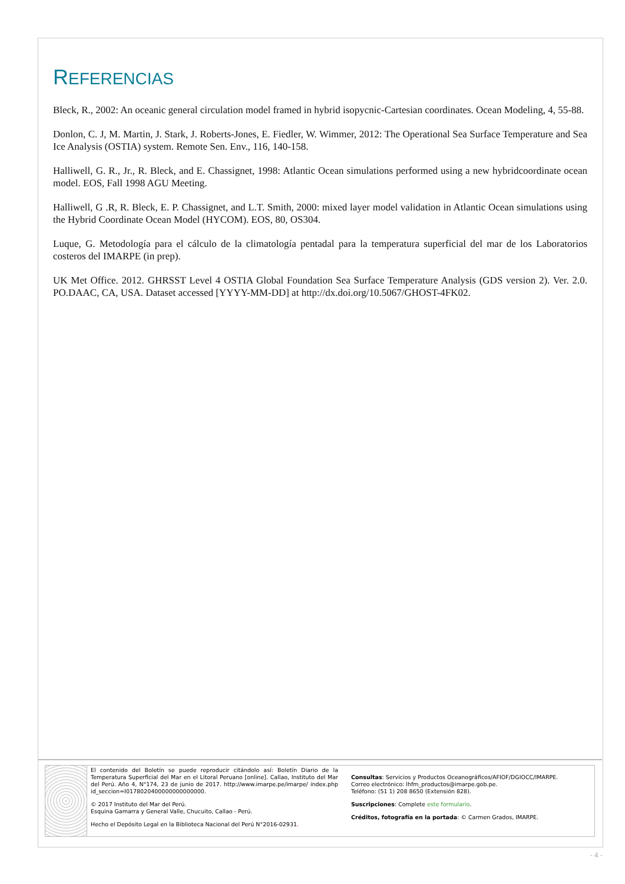REFERENCIAS
Bleck, R., 2002: An oceanic general circulation model framed in hybrid isopycnic-Cartesian coordinates. Ocean Modeling, 4, 55-88.
Donlon, C. J, M. Martin, J. Stark, J. Roberts-Jones, E. Fiedler, W. Wimmer, 2012: The Operational Sea Surface Temperature and Sea Ice Analysis (OSTIA) system. Remote Sen. Env., 116, 140-158.
Halliwell, G. R., Jr., R. Bleck, and E. Chassignet, 1998: Atlantic Ocean simulations performed using a new hybridcoordinate ocean model. EOS, Fall 1998 AGU Meeting.
Halliwell, G .R, R. Bleck, E. P. Chassignet, and L.T. Smith, 2000: mixed layer model validation in Atlantic Ocean simulations using the Hybrid Coordinate Ocean Model (HYCOM). EOS, 80, OS304.
Luque, G. Metodología para el cálculo de la climatología pentadal para la temperatura superficial del mar de los Laboratorios costeros del IMARPE (in prep).
UK Met Office. 2012. GHRSST Level 4 OSTIA Global Foundation Sea Surface Temperature Analysis (GDS version 2). Ver. 2.0. PO.DAAC, CA, USA. Dataset accessed [YYYY-MM-DD] at http://dx.doi.org/10.5067/GHOST-4FK02.
El contenido del Boletín se puede reproducir citándolo así: Boletín Diario de la Temperatura Superficial del Mar en el Litoral Peruano [online]. Callao, Instituto del Mar del Perú. Año 4, N°174, 23 de junio de 2017. http://www.imarpe.pe/imarpe/ index.php id_seccion=I0178020400000000000000.
© 2017 Instituto del Mar del Perú.
Esquina Gamarra y General Valle, Chucuito, Callao - Perú.
Hecho el Depósito Legal en la Biblioteca Nacional del Perú N°2016-02931.
Consultas: Servicios y Productos Oceanográficos/AFIOF/DGIOCC/IMARPE.
Correo electrónico: lhfm_productos@imarpe.gob.pe.
Teléfono: (51 1) 208 8650 (Extensión 828).
Suscripciones: Complete este formulario.
Créditos, fotografía en la portada: © Carmen Grados, IMARPE.
- 4 -